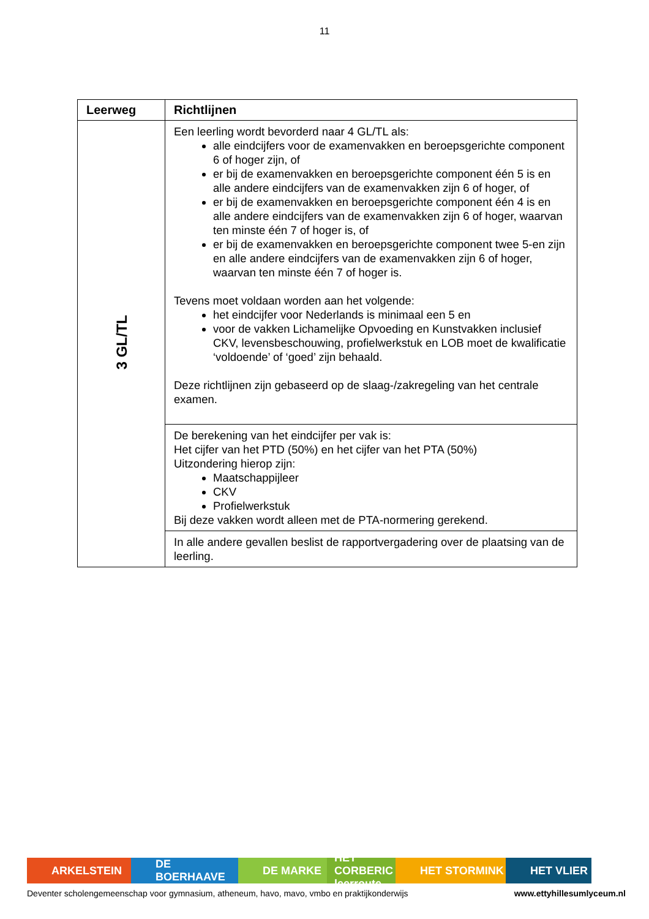11
| Leerweg | Richtlijnen |
| --- | --- |
| 3 GL/TL | Een leerling wordt bevorderd naar 4 GL/TL als: alle eindcijfers voor de examenvakken en beroepsgerichte component 6 of hoger zijn, of er bij de examenvakken en beroepsgerichte component één 5 is en alle andere eindcijfers van de examenvakken zijn 6 of hoger, of er bij de examenvakken en beroepsgerichte component één 4 is en alle andere eindcijfers van de examenvakken zijn 6 of hoger, waarvan ten minste één 7 of hoger is, of er bij de examenvakken en beroepsgerichte component twee 5-en zijn en alle andere eindcijfers van de examenvakken zijn 6 of hoger, waarvan ten minste één 7 of hoger is. Tevens moet voldaan worden aan het volgende: het eindcijfer voor Nederlands is minimaal een 5 en voor de vakken Lichamelijke Opvoeding en Kunstvakken inclusief CKV, levensbeschouwing, profielwerkstuk en LOB moet de kwalificatie ‘voldoende’ of ‘goed’ zijn behaald. Deze richtlijnen zijn gebaseerd op de slaag-/zakregeling van het centrale examen. |
| | De berekening van het eindcijfer per vak is: Het cijfer van het PTD (50%) en het cijfer van het PTA (50%) Uitzondering hierop zijn: Maatschappijleer CKV Profielwerkstuk Bij deze vakken wordt alleen met de PTA-normering gerekend. |
| | In alle andere gevallen beslist de rapportvergadering over de plaatsing van de leerling. |
ARKELSTEIN DE BOERHAAVE DE MARKE HET CORBERIC leerroute
HET STORMINK HET VLIER
Deventer scholengemeenschap voor gymnasium, atheneum, havo, mavo, vmbo en praktijkonderwijs www.ettyhillesumlyceum.nl